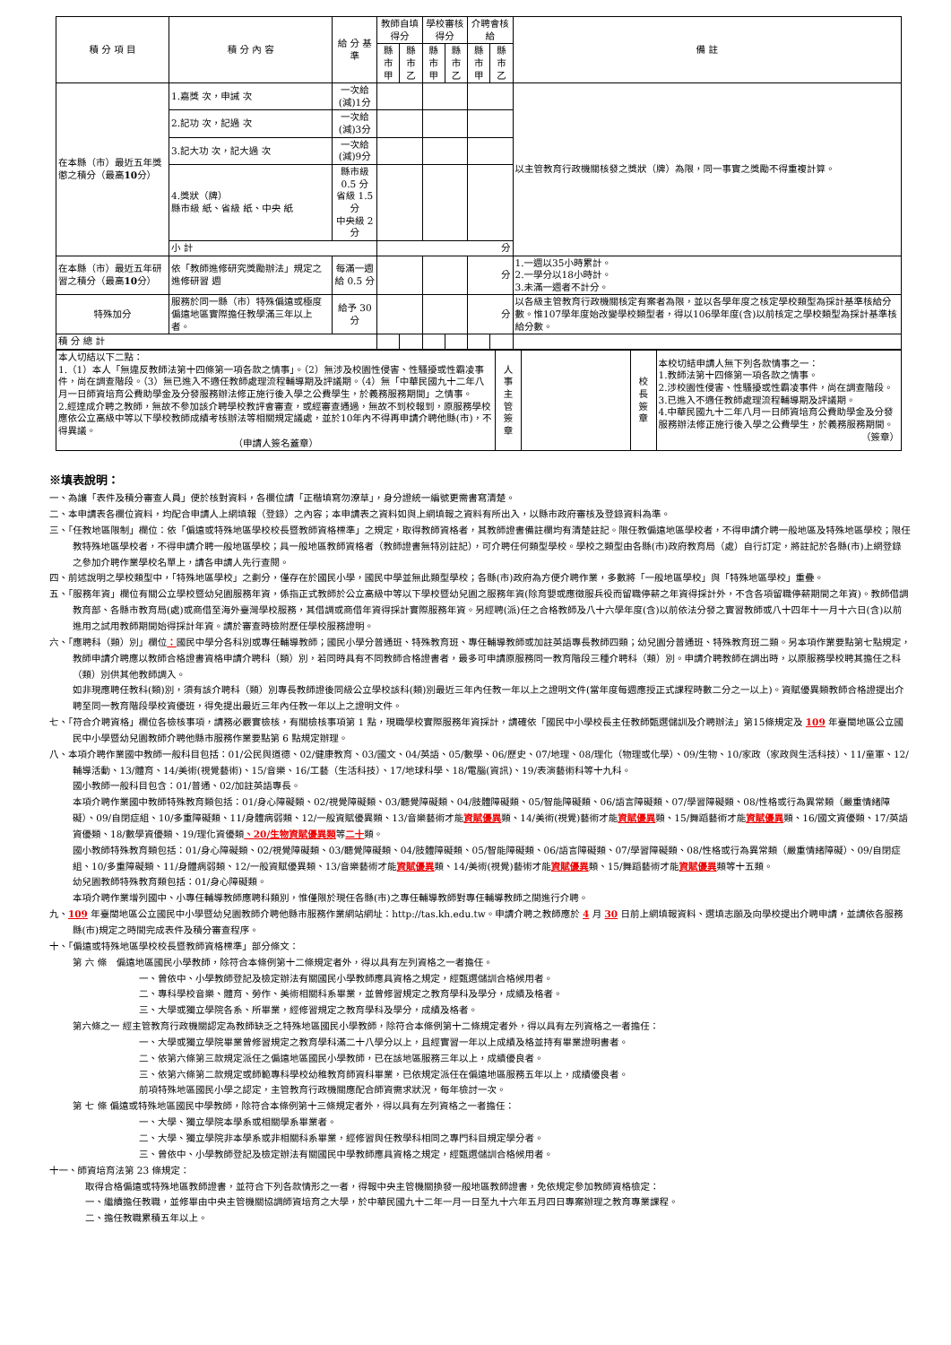| 積 分 項 目 | 積 分 內 容 | 給 分 基 準 | 教師自填得分 | | 學校審核得分 | | 介聘會核給 | | 備 註 |
| --- | --- | --- | --- | --- | --- | --- | --- | --- | --- |
| | | | 縣市甲 | 縣市乙 | 縣市甲 | 縣市乙 | 縣市甲 | 縣市乙 | |
| 在本縣（市）最近五年獎懲之積分（最高 10 分） | 1.嘉獎 次，申誡 次 | 一次給(減)1分 | | | | | | | 以主管教育行政機關核發之獎狀（牌）為限，同一事實之獎勵不得重複計算。 |
| | 2.記功 次，記過 次 | 一次給(減)3分 | | | | | | | |
| | 3.記大功 次，記大過 次 | 一次給(減)9分 | | | | | | | |
| | 4.獎狀（牌） 縣市級 紙、省級 紙、中央 紙 | 縣市級 0.5 分 省級 1.5 分 中央級 2 分 | | | | | | | |
| | 小 計 | | 分 | | | | | | |
| 在本縣（市）最近五年研習之積分（最高 10 分） | 依「教師進修研究獎勵辦法」規定之進修研習 週 | 每滿一週 給 0.5 分 | | | | | 分 | | 1.一週以35小時累計。 2.一學分以18小時計。 3.未滿一週者不計分。 |
| 特殊加分 | 服務於同一縣（市）特殊偏遠或極度偏遠地區實際擔任教學滿三年以上者。 | 給予 30 分 | | | | | 分 | | 以各級主管教育行政機關核定有案者為限，並以各學年度之核定學校類型為採計基準核給分數。惟107學年度始改變學校類型者，得以106學年度(含)以前核定之學校類型為採計基準核給分數。 |
| 積 分 總 計 | | | | | | | | | |
| 本人切結以下二點： 1.（1）本人「無違反教師法第十四條第一項各款之情事」。（2）無涉及校園性侵害、性騷擾或性霸凌事件，尚在調查階段。（3）無已進入不適任教師處理流程輔導期及評議期。（4）無「中華民國九十二年八月一日師資培育公費助學金及分發服務辦法修正施行後入學之公費學生，於義務服務期間」之情事。 2.經達成介聘之教師，無故不參加該介聘學校教評會審查，或經審查通過，無故不到校報到，原服務學校應依公立高級中等以下學校教師成績考核辦法等相關規定議處，並於10年內不得再申請介聘他縣(市)，不得異議。 （申請人簽名蓋章） | 人 事 主 管 簽 章 | | 校 長 簽 章 | 本校切結申請人無下列各款情事之一： 1.教師法第十四條第一項各款之情事。 2.涉校園性侵害、性騷擾或性霸凌事件，尚在調查階段。 3.已進入不適任教師處理流程輔導期及評議期。 4.中華民國九十二年八月一日師資培育公費助學金及分發服務辦法修正施行後入學之公費學生，於義務服務期間。 （簽章） |
※填表說明：
一、為讓「表件及積分審查人員」便於核對資料，各欄位請「正楷填寫勿潦草」，身分證統一編號更需書寫清楚。
二、本申請表各欄位資料，均配合申請人上網填報（登錄）之內容；本申請表之資料如與上網填報之資料有所出入，以縣市政府審核及登錄資料為準。
三、「任教地區限制」欄位：依「偏遠或特殊地區學校校長暨教師資格標準」之規定，取得教師資格者，其教師證書備註欄均有清楚註記。限任教偏遠地區學校者，不得申請介聘一般地區及特殊地區學校；限任教特殊地區學校者，不得申請介聘一般地區學校；具一般地區教師資格者（教師證書無特別註記），可介聘任何類型學校。學校之類型由各縣(市)政府教育局（處）自行訂定，將註記於各縣(市)上網登錄之參加介聘作業學校名單上，請各申請人先行查閱。
四、前述說明之學校類型中，「特殊地區學校」之劃分，僅存在於國民小學，國民中學並無此類型學校；各縣(市)政府為方便介聘作業，多數將「一般地區學校」與「特殊地區學校」重疊。
五、「服務年資」欄位有關公立學校暨幼兒園服務年資，係指正式教師於公立高級中等以下學校暨幼兒園之服務年資(除育嬰或應徵服兵役而留職停薪之年資得採計外，不含各項留職停薪期間之年資)。教師借調教育部、各縣市教育局(處)或商借至海外臺灣學校服務，其借調或商借年資得採計實際服務年資。另經聘(派)任之合格教師及八十六學年度(含)以前依法分發之實習教師或八十四年十一月十六日(含)以前進用之試用教師期間始得採計年資。請於審查時檢附歷任學校服務證明。
六、「應聘科（類）別」欄位：國民中學分各科別或專任輔導教師；國民小學分普通班、特殊教育班、專任輔導教師或加註英語專長教師四類；幼兒園分普通班、特殊教育班二類。另本項作業要點第七點規定，教師申請介聘應以教師合格證書資格申請介聘科（類）別，若同時具有不同教師合格證書者，最多可申請原服務同一教育階段三種介聘科（類）別。申請介聘教師在調出時，以原服務學校聘其擔任之科（類）別供其他教師調入。
如非現應聘任教科(類)別，須有該介聘科（類）別專長教師證後同級公立學校該科(類)別最近三年內任教一年以上之證明文件(當年度每週應授正式課程時數二分之一以上)。資賦優異類教師合格證提出介聘至同一教育階段學校資優班，得免提出最近三年內任教一年以上之證明文件。
七、「符合介聘資格」欄位各檢核事項，請務必覈實檢核，有關檢核事項第 1 點，現職學校實際服務年資採計，請確依「國民中小學校長主任教師甄選儲訓及介聘辦法」第15條規定及 109 年臺閩地區公立國民中小學暨幼兒園教師介聘他縣市服務作業要點第 6 點規定辦理。
八、本項介聘作業國中教師一般科目包括：01/公民與道德、02/健康教育、03/國文、04/英語、05/數學、06/歷史、07/地理、08/理化（物理或化學）、09/生物、10/家政（家政與生活科技）、11/童軍、12/輔導活動、13/體育、14/美術(視覺藝術)、15/音樂、16/工藝（生活科技）、17/地球科學、18/電腦(資訊)、19/表演藝術科等十九科。
國小教師一般科目包含：01/普通、02/加註英語專長。
本項介聘作業國中教師特殊教育類包括：01/身心障礙類、02/視覺障礙類、03/聽覺障礙類、04/肢體障礙類、05/智能障礙類、06/語言障礙類、07/學習障礙類、08/性格或行為異常類（嚴重情緒障礙）、09/自閉症組、10/多重障礙類、11/身體病弱類、12/一般資賦優異類、13/音樂藝術才能資賦優異類、14/美術(視覺)藝術才能資賦優異類、15/舞蹈藝術才能資賦優異類、16/國文資優類、17/英語資優類、18/數學資優類、19/理化資優類、20/生物資賦優異類等二十類。
國小教師特殊教育類包括：01/身心障礙類、02/視覺障礙類、03/聽覺障礙類、04/肢體障礙類、05/智能障礙類、06/語言障礙類、07/學習障礙類、08/性格或行為異常類（嚴重情緒障礙）、09/自閉症組、10/多重障礙類、11/身體病弱類、12/一般資賦優異類、13/音樂藝術才能資賦優異類、14/美術(視覺)藝術才能資賦優異類、15/舞蹈藝術才能資賦優異類等十五類。
幼兒園教師特殊教育類包括：01/身心障礙類。
本項介聘作業增列國中、小專任輔導教師應聘科類別，惟僅限於現任各縣(市)之專任輔導教師對專任輔導教師之間進行介聘。
九、109 年臺閩地區公立國民中小學暨幼兒園教師介聘他縣市服務作業網站網址：http://tas.kh.edu.tw。申請介聘之教師應於 4 月 30 日前上網填報資料、選填志願及向學校提出介聘申請，並請依各服務縣(市)規定之時間完成表件及積分審查程序。
十、「偏遠或特殊地區學校校長暨教師資格標準」部分條文：
第 六 條　偏遠地區國民小學教師，除符合本條例第十二條規定者外，得以具有左列資格之一者擔任。
一、曾依中、小學教師登記及檢定辦法有關國民小學教師應具資格之規定，經甄選儲訓合格候用者。
二、專科學校音樂、體育、勞作、美術相關科系畢業，並曾修習規定之教育學科及學分，成績及格者。
三、大學或獨立學院各系、所畢業，經修習規定之教育學科及學分，成績及格者。
第六條之一 經主管教育行政機關認定為教師缺乏之特殊地區國民小學教師，除符合本條例第十二條規定者外，得以具有左列資格之一者擔任：
一、大學或獨立學院畢業曾修習規定之教育學科滿二十八學分以上，且經實習一年以上成績及格並持有畢業證明書者。
二、依第六條第三款規定派任之偏遠地區國民小學教師，已在該地區服務三年以上，成績優良者。
三、依第六條第二款規定或師範專科學校幼稚教育師資科畢業，已依規定派任在偏遠地區服務五年以上，成績優良者。
前項特殊地區國民小學之認定，主管教育行政機關應配合師資需求狀況，每年檢討一次。
第 七 條 偏遠或特殊地區國民中學教師，除符合本條例第十三條規定者外，得以具有左列資格之一者擔任：
一、大學、獨立學院本學系或相關學系畢業者。
二、大學、獨立學院非本學系或非相關科系畢業，經修習與任教學科相同之專門科目規定學分者。
三、曾依中、小學教師登記及檢定辦法有關國民中學教師應具資格之規定，經甄選儲訓合格候用者。
十一、師資培育法第 23 條規定：
取得合格偏遠或特殊地區教師證書，並符合下列各款情形之一者，得報中央主管機關換發一般地區教師證書，免依規定參加教師資格檢定：
一、繼續擔任教職，並修畢由中央主管機關協調師資培育之大學，於中華民國九十二年一月一日至九十六年五月四日專案辦理之教育專業課程。
二、擔任教職累積五年以上。